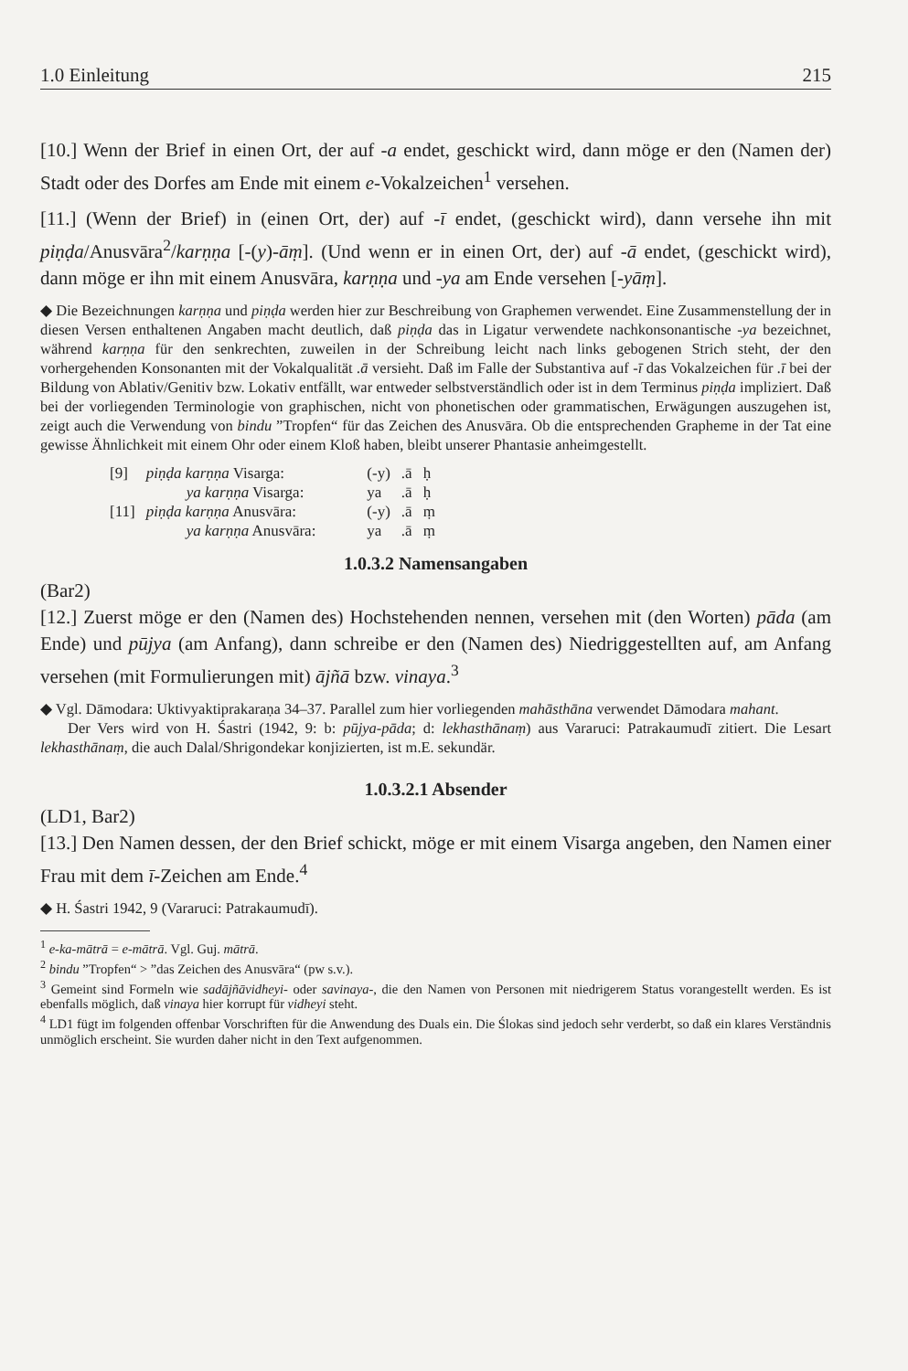1.0 Einleitung 215
[10.] Wenn der Brief in einen Ort, der auf -a endet, geschickt wird, dann möge er den (Namen der) Stadt oder des Dorfes am Ende mit einem e-Vokalzeichen<sup>1</sup> versehen.
[11.] (Wenn der Brief) in (einen Ort, der) auf -ī endet, (geschickt wird), dann versehe ihn mit piṇḍa/Anusvāra<sup>2</sup>/karṇṇa [-(y)-āṃ]. (Und wenn er in einen Ort, der) auf -ā endet, (geschickt wird), dann möge er ihn mit einem Anusvāra, karṇṇa und -ya am Ende versehen [-yāṃ].
◆ Die Bezeichnungen karṇṇa und piṇḍa werden hier zur Beschreibung von Graphemen verwendet. Eine Zusammenstellung der in diesen Versen enthaltenen Angaben macht deutlich, daß piṇḍa das in Ligatur verwendete nachkonsonantische -ya bezeichnet, während karṇṇa für den senkrechten, zuweilen in der Schreibung leicht nach links gebogenen Strich steht, der den vorhergehenden Konsonanten mit der Vokalqualität .ā versieht. Daß im Falle der Substantiva auf -ī das Vokalzeichen für .ī bei der Bildung von Ablativ/Genitiv bzw. Lokativ entfällt, war entweder selbstverständlich oder ist in dem Terminus piṇḍa impliziert. Daß bei der vorliegenden Terminologie von graphischen, nicht von phonetischen oder grammatischen, Erwägungen auszugehen ist, zeigt auch die Verwendung von bindu ”Tropfen“ für das Zeichen des Anusvāra. Ob die entsprechenden Grapheme in der Tat eine gewisse Ähnlichkeit mit einem Ohr oder einem Kloß haben, bleibt unserer Phantasie anheimgestellt.
| [9] | piṇḍa karṇṇa Visarga: | (-y) | .ā | ḥ |
| | ya karṇṇa Visarga: | ya | .ā | ḥ |
| [11] | piṇḍa karṇṇa Anusvāra: | (-y) | .ā | ṃ |
| | ya karṇṇa Anusvāra: | ya | .ā | ṃ |
1.0.3.2 Namensangaben
(Bar2)
[12.] Zuerst möge er den (Namen des) Hochstehenden nennen, versehen mit (den Worten) pāda (am Ende) und pūjya (am Anfang), dann schreibe er den (Namen des) Niedriggestellten auf, am Anfang versehen (mit Formulierungen mit) ājñā bzw. vinaya.<sup>3</sup>
◆ Vgl. Dāmodara: Uktivyaktiprakaraṇa 34–37. Parallel zum hier vorliegenden mahāsthāna verwendet Dāmodara mahant.
Der Vers wird von H. Śastri (1942, 9: b: pūjya-pāda; d: lekhasthānaṃ) aus Vararuci: Patrakaumudī zitiert. Die Lesart lekhasthānaṃ, die auch Dalal/Shrigondekar konjizierten, ist m.E. sekundär.
1.0.3.2.1 Absender
(LD1, Bar2)
[13.] Den Namen dessen, der den Brief schickt, möge er mit einem Visarga angeben, den Namen einer Frau mit dem ī-Zeichen am Ende.<sup>4</sup>
◆ H. Śastri 1942, 9 (Vararuci: Patrakaumudī).
<sup>1</sup> e-ka-mātrā = e-mātrā. Vgl. Guj. mātrā.
<sup>2</sup> bindu ”Tropfen“ > ”das Zeichen des Anusvāra“ (pw s.v.).
<sup>3</sup> Gemeint sind Formeln wie sadājñāvidheyi- oder savinaya-, die den Namen von Personen mit niedrigerem Status vorangestellt werden. Es ist ebenfalls möglich, daß vinaya hier korrupt für vidheyi steht.
<sup>4</sup> LD1 fügt im folgenden offenbar Vorschriften für die Anwendung des Duals ein. Die Ślokas sind jedoch sehr verderbt, so daß ein klares Verständnis unmöglich erscheint. Sie wurden daher nicht in den Text aufgenommen.